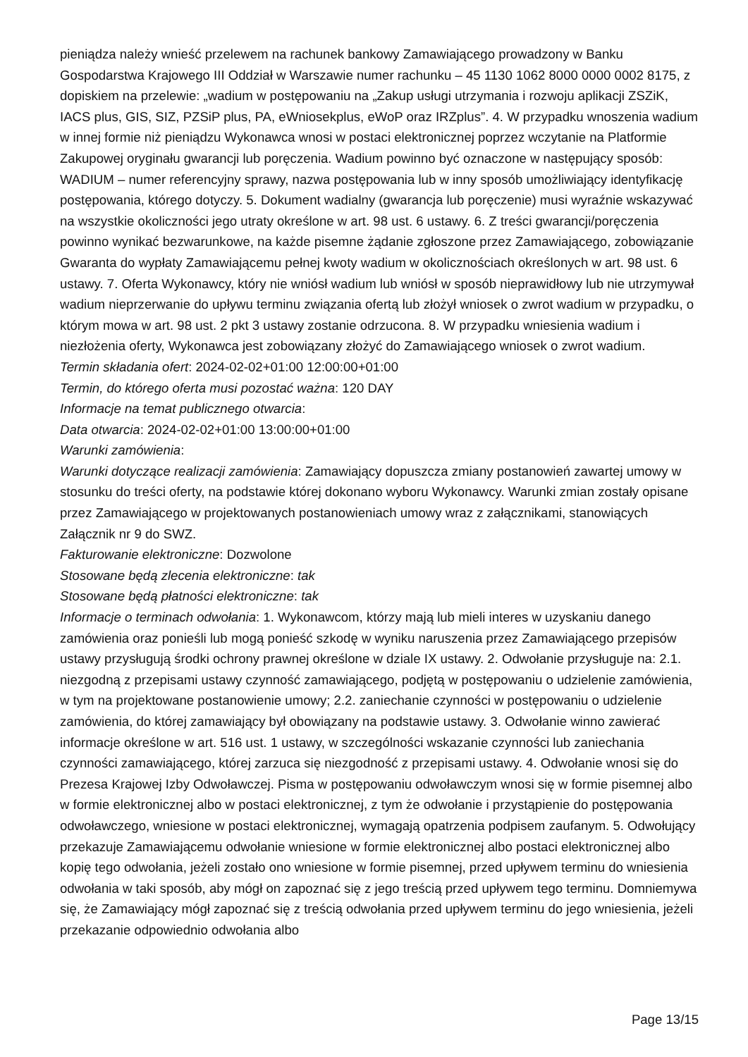pieniądza należy wnieść przelewem na rachunek bankowy Zamawiającego prowadzony w Banku Gospodarstwa Krajowego III Oddział w Warszawie numer rachunku – 45 1130 1062 8000 0000 0002 8175, z dopiskiem na przelewie: „wadium w postępowaniu na „Zakup usługi utrzymania i rozwoju aplikacji ZSZiK, IACS plus, GIS, SIZ, PZSiP plus, PA, eWniosekplus, eWoP oraz IRZplus”. 4. W przypadku wnoszenia wadium w innej formie niż pieniądzu Wykonawca wnosi w postaci elektronicznej poprzez wczytanie na Platformie Zakupowej oryginału gwarancji lub poręczenia. Wadium powinno być oznaczone w następujący sposób: WADIUM – numer referencyjny sprawy, nazwa postępowania lub w inny sposób umożliwiający identyfikację postępowania, którego dotyczy. 5. Dokument wadialny (gwarancja lub poręczenie) musi wyraźnie wskazywać na wszystkie okoliczności jego utraty określone w art. 98 ust. 6 ustawy. 6. Z treści gwarancji/poręczenia powinno wynikać bezwarunkowe, na każde pisemne żądanie zgłoszone przez Zamawiającego, zobowiązanie Gwaranta do wypłaty Zamawiającemu pełnej kwoty wadium w okolicznościach określonych w art. 98 ust. 6 ustawy. 7. Oferta Wykonawcy, który nie wniósł wadium lub wniósł w sposób nieprawidłowy lub nie utrzymywał wadium nieprzerwanie do upływu terminu związania ofertą lub złożył wniosek o zwrot wadium w przypadku, o którym mowa w art. 98 ust. 2 pkt 3 ustawy zostanie odrzucona. 8. W przypadku wniesienia wadium i niezłożenia oferty, Wykonawca jest zobowiązany złożyć do Zamawiającego wniosek o zwrot wadium.
Termin składania ofert: 2024-02-02+01:00 12:00:00+01:00
Termin, do którego oferta musi pozostać ważna: 120 DAY
Informacje na temat publicznego otwarcia:
Data otwarcia: 2024-02-02+01:00 13:00:00+01:00
Warunki zamówienia:
Warunki dotyczące realizacji zamówienia: Zamawiający dopuszcza zmiany postanowień zawartej umowy w stosunku do treści oferty, na podstawie której dokonano wyboru Wykonawcy. Warunki zmian zostały opisane przez Zamawiającego w projektowanych postanowieniach umowy wraz z załącznikami, stanowiących Załącznik nr 9 do SWZ.
Fakturowanie elektroniczne: Dozwolone
Stosowane będą zlecenia elektroniczne: tak
Stosowane będą płatności elektroniczne: tak
Informacje o terminach odwołania: 1. Wykonawcom, którzy mają lub mieli interes w uzyskaniu danego zamówienia oraz ponieśli lub mogą ponieść szkodę w wyniku naruszenia przez Zamawiającego przepisów ustawy przysługują środki ochrony prawnej określone w dziale IX ustawy. 2. Odwołanie przysługuje na: 2.1. niezgodną z przepisami ustawy czynność zamawiającego, podjętą w postępowaniu o udzielenie zamówienia, w tym na projektowane postanowienie umowy; 2.2. zaniechanie czynności w postępowaniu o udzielenie zamówienia, do której zamawiający był obowiązany na podstawie ustawy. 3. Odwołanie winno zawierać informacje określone w art. 516 ust. 1 ustawy, w szczególności wskazanie czynności lub zaniechania czynności zamawiającego, której zarzuca się niezgodność z przepisami ustawy. 4. Odwołanie wnosi się do Prezesa Krajowej Izby Odwoławczej. Pisma w postępowaniu odwoławczym wnosi się w formie pisemnej albo w formie elektronicznej albo w postaci elektronicznej, z tym że odwołanie i przystąpienie do postępowania odwoławczego, wniesione w postaci elektronicznej, wymagają opatrzenia podpisem zaufanym. 5. Odwołujący przekazuje Zamawiającemu odwołanie wniesione w formie elektronicznej albo postaci elektronicznej albo kopię tego odwołania, jeżeli zostało ono wniesione w formie pisemnej, przed upływem terminu do wniesienia odwołania w taki sposób, aby mógł on zapoznać się z jego treścią przed upływem tego terminu. Domniemywa się, że Zamawiający mógł zapoznać się z treścią odwołania przed upływem terminu do jego wniesienia, jeżeli przekazanie odpowiednio odwołania albo
Page 13/15